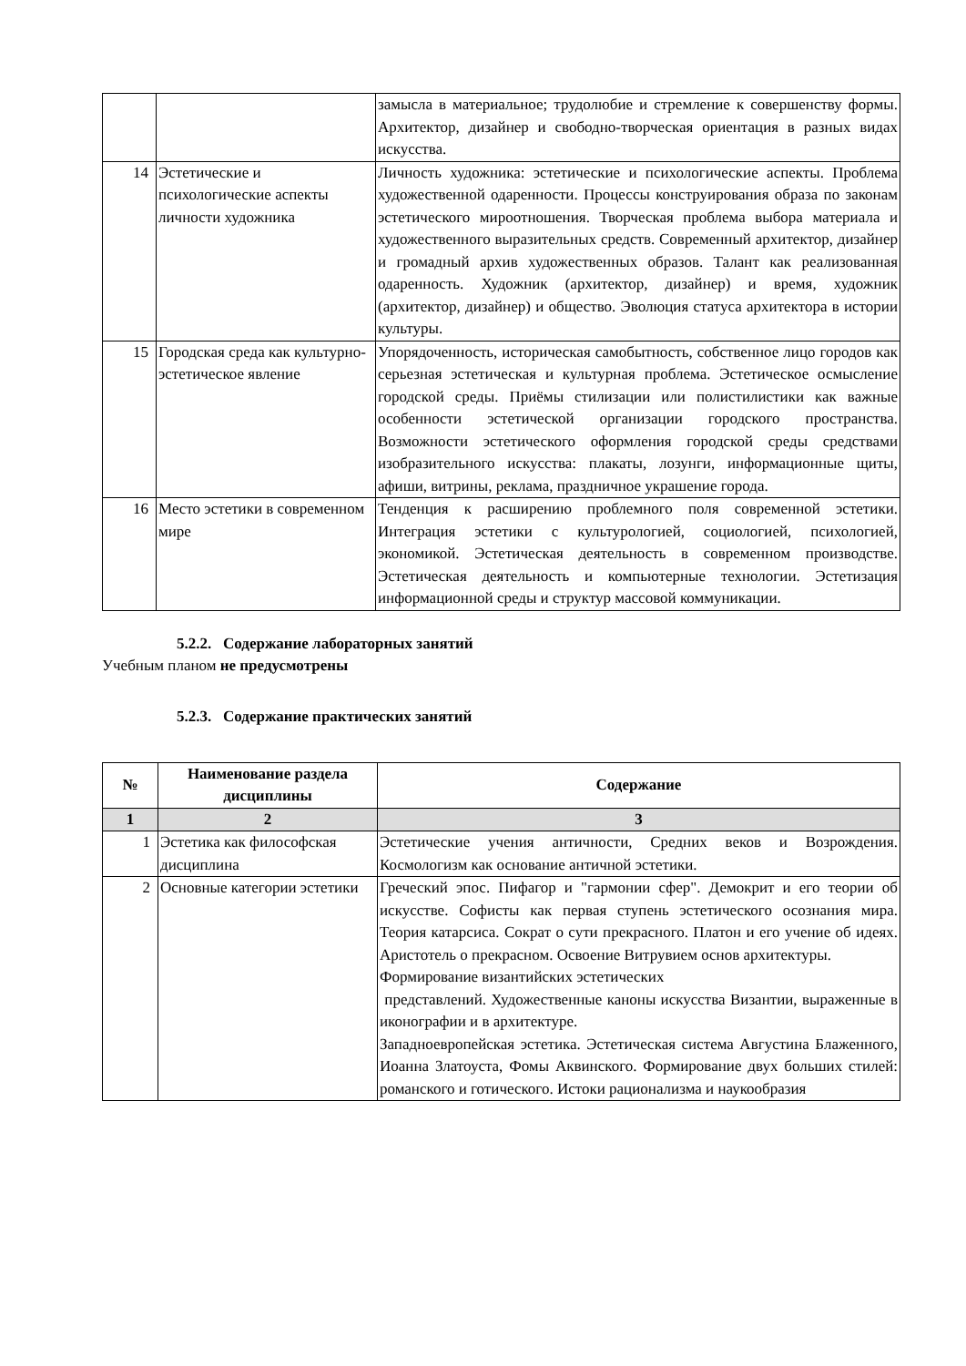| | | замысла в материальное; трудолюбие и стремление к совершенству формы. Архитектор, дизайнер и свободно-творческая ориентация в разных видах искусства. |
| 14 | Эстетические и психологические аспекты личности художника | Личность художника: эстетические и психологические аспекты. Проблема художественной одаренности. Процессы конструирования образа по законам эстетического мироотношения. Творческая проблема выбора материала и художественного выразительных средств. Современный архитектор, дизайнер и громадный архив художественных образов. Талант как реализованная одаренность. Художник (архитектор, дизайнер) и время, художник (архитектор, дизайнер) и общество. Эволюция статуса архитектора в истории культуры. |
| 15 | Городская среда как культурно-эстетическое явление | Упорядоченность, историческая самобытность, собственное лицо городов как серьезная эстетическая и культурная проблема. Эстетическое осмысление городской среды. Приёмы стилизации или полистилистики как важные особенности эстетической организации городского пространства. Возможности эстетического оформления городской среды средствами изобразительного искусства: плакаты, лозунги, информационные щиты, афиши, витрины, реклама, праздничное украшение города. |
| 16 | Место эстетики в современном мире | Тенденция к расширению проблемного поля современной эстетики. Интеграция эстетики с культурологией, социологией, психологией, экономикой. Эстетическая деятельность в современном производстве. Эстетическая деятельность и компьютерные технологии. Эстетизация информационной среды и структур массовой коммуникации. |
5.2.2. Содержание лабораторных занятий
Учебным планом не предусмотрены
5.2.3. Содержание практических занятий
| № | Наименование раздела дисциплины | Содержание |
| --- | --- | --- |
| 1 | 2 | 3 |
| 1 | Эстетика как философская дисциплина | Эстетические учения античности, Средних веков и Возрождения. Космологизм как основание античной эстетики. |
| 2 | Основные категории эстетики | Греческий эпос. Пифагор и "гармонии сфер". Демокрит и его теории об искусстве. Софисты как первая ступень эстетического осознания мира. Теория катарсиса. Сократ о сути прекрасного. Платон и его учение об идеях. Аристотель о прекрасном. Освоение Витрувием основ архитектуры. Формирование византийских эстетических представлений. Художественные каноны искусства Византии, выраженные в иконографии и в архитектуре. Западноевропейская эстетика. Эстетическая система Августина Блаженного, Иоанна Златоуста, Фомы Аквинского. Формирование двух больших стилей: романского и готического. Истоки рационализма и наукообразия |